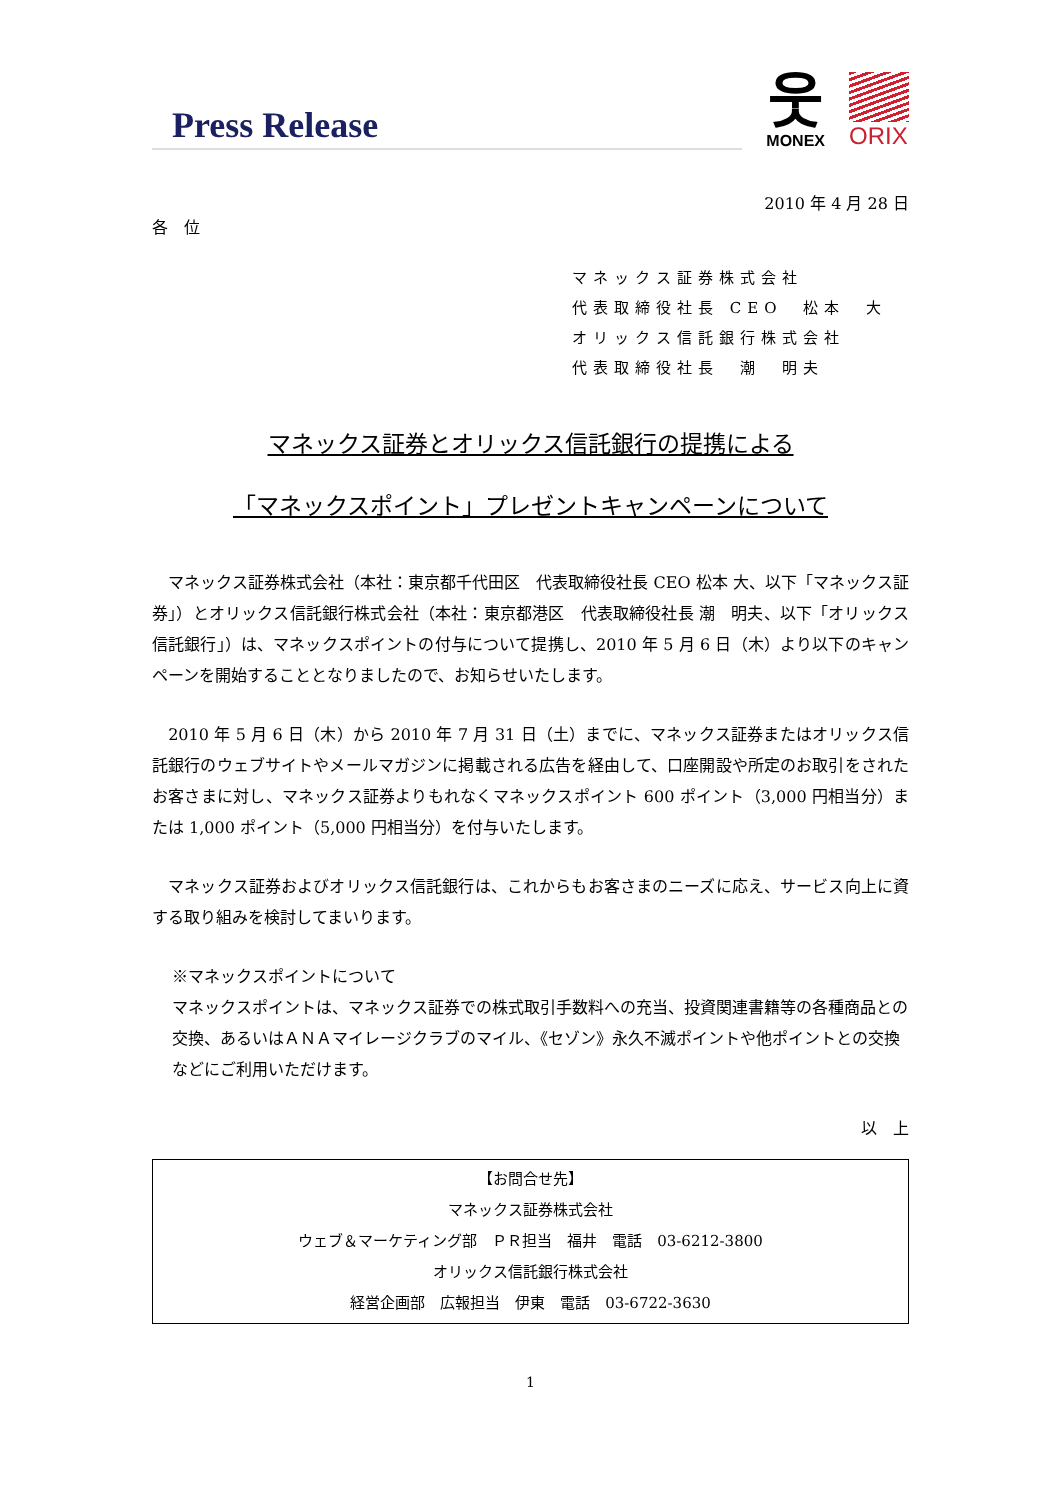Press Release
웃
MONEX
ORIX
2010 年 4 月 28 日
各　位
マネックス証券株式会社
代表取締役社長 CEO　松本　大
オリックス信託銀行株式会社
代表取締役社長　潮　明夫
マネックス証券とオリックス信託銀行の提携による
「マネックスポイント」プレゼントキャンペーンについて
　マネックス証券株式会社（本社：東京都千代田区　代表取締役社長 CEO 松本 大、以下「マネックス証券」）とオリックス信託銀行株式会社（本社：東京都港区　代表取締役社長 潮　明夫、以下「オリックス信託銀行」）は、マネックスポイントの付与について提携し、2010 年 5 月 6 日（木）より以下のキャンペーンを開始することとなりましたので、お知らせいたします。
　2010 年 5 月 6 日（木）から 2010 年 7 月 31 日（土）までに、マネックス証券またはオリックス信託銀行のウェブサイトやメールマガジンに掲載される広告を経由して、口座開設や所定のお取引をされたお客さまに対し、マネックス証券よりもれなくマネックスポイント 600 ポイント（3,000 円相当分）または 1,000 ポイント（5,000 円相当分）を付与いたします。
　マネックス証券およびオリックス信託銀行は、これからもお客さまのニーズに応え、サービス向上に資する取り組みを検討してまいります。
※マネックスポイントについて
マネックスポイントは、マネックス証券での株式取引手数料への充当、投資関連書籍等の各種商品との交換、あるいはＡＮＡマイレージクラブのマイル、《セゾン》永久不滅ポイントや他ポイントとの交換などにご利用いただけます。
以　上
【お問合せ先】
マネックス証券株式会社
ウェブ＆マーケティング部　ＰＲ担当　福井　電話　03-6212-3800
オリックス信託銀行株式会社
経営企画部　広報担当　伊東　電話　03-6722-3630
1